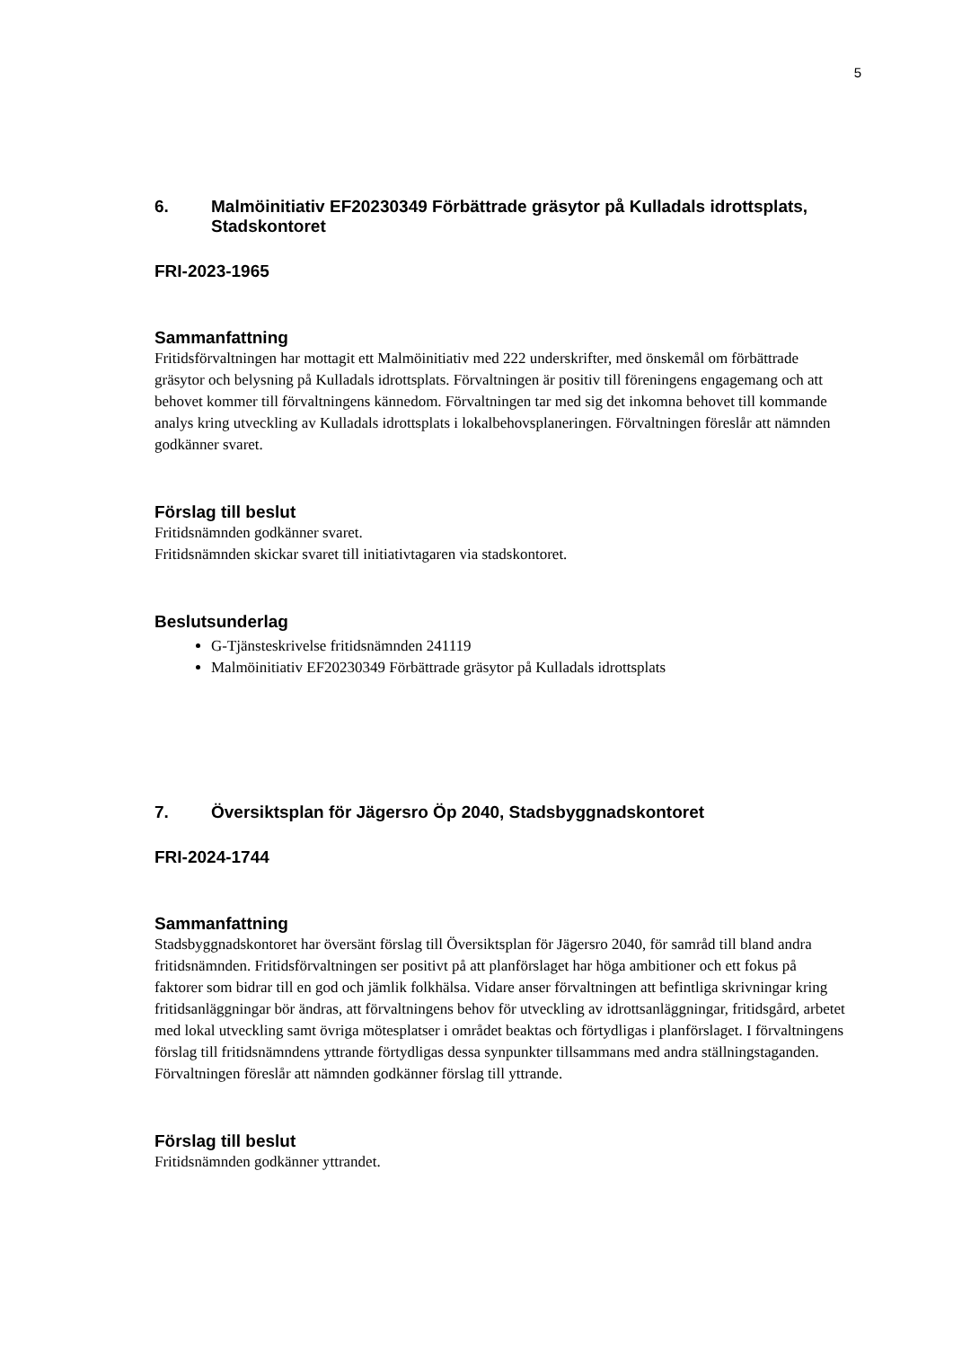5
6. Malmöinitiativ EF20230349 Förbättrade gräsytor på Kulladals idrottsplats, Stadskontoret
FRI-2023-1965
Sammanfattning
Fritidsförvaltningen har mottagit ett Malmöinitiativ med 222 underskrifter, med önskemål om förbättrade gräsytor och belysning på Kulladals idrottsplats. Förvaltningen är positiv till föreningens engagemang och att behovet kommer till förvaltningens kännedom. Förvaltningen tar med sig det inkomna behovet till kommande analys kring utveckling av Kulladals idrottsplats i lokalbehovsplaneringen. Förvaltningen föreslår att nämnden godkänner svaret.
Förslag till beslut
Fritidsnämnden godkänner svaret.
Fritidsnämnden skickar svaret till initiativtagaren via stadskontoret.
Beslutsunderlag
G-Tjänsteskrivelse fritidsnämnden 241119
Malmöinitiativ EF20230349 Förbättrade gräsytor på Kulladals idrottsplats
7. Översiktsplan för Jägersro Öp 2040, Stadsbyggnadskontoret
FRI-2024-1744
Sammanfattning
Stadsbyggnadskontoret har översänt förslag till Översiktsplan för Jägersro 2040, för samråd till bland andra fritidsnämnden. Fritidsförvaltningen ser positivt på att planförslaget har höga ambitioner och ett fokus på faktorer som bidrar till en god och jämlik folkhälsa. Vidare anser förvaltningen att befintliga skrivningar kring fritidsanläggningar bör ändras, att förvaltningens behov för utveckling av idrottsanläggningar, fritidsgård, arbetet med lokal utveckling samt övriga mötesplatser i området beaktas och förtydligas i planförslaget. I förvaltningens förslag till fritidsnämndens yttrande förtydligas dessa synpunkter tillsammans med andra ställningstaganden. Förvaltningen föreslår att nämnden godkänner förslag till yttrande.
Förslag till beslut
Fritidsnämnden godkänner yttrandet.